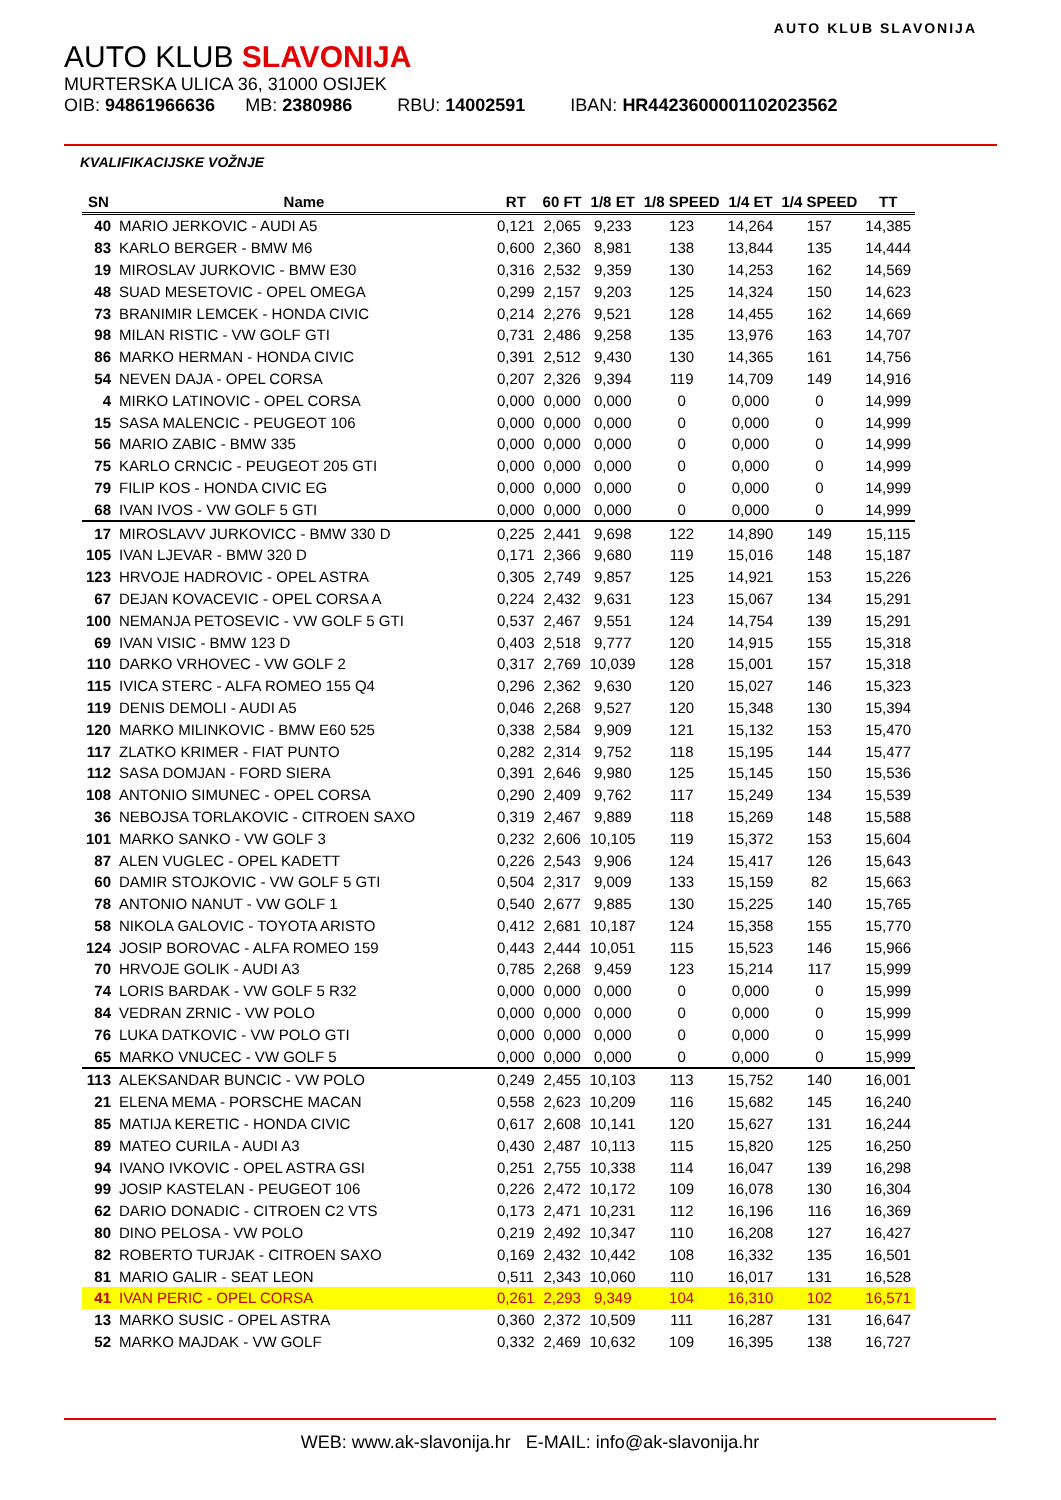AUTO KLUB SLAVONIJA
AUTO KLUB SLAVONIJA
MURTERSKA ULICA 36, 31000 OSIJEK
OIB: 94861966636 MB: 2380986 RBU: 14002591 IBAN: HR4423600001102023562
KVALIFIKACIJSKE VOŽNJE
| SN | Name | RT | 60 FT | 1/8 ET | 1/8 SPEED | 1/4 ET | 1/4 SPEED | TT |
| --- | --- | --- | --- | --- | --- | --- | --- | --- |
| 40 | MARIO JERKOVIC - AUDI A5 | 0,121 | 2,065 | 9,233 | 123 | 14,264 | 157 | 14,385 |
| 83 | KARLO BERGER - BMW M6 | 0,600 | 2,360 | 8,981 | 138 | 13,844 | 135 | 14,444 |
| 19 | MIROSLAV JURKOVIC - BMW E30 | 0,316 | 2,532 | 9,359 | 130 | 14,253 | 162 | 14,569 |
| 48 | SUAD MESETOVIC - OPEL OMEGA | 0,299 | 2,157 | 9,203 | 125 | 14,324 | 150 | 14,623 |
| 73 | BRANIMIR LEMCEK - HONDA CIVIC | 0,214 | 2,276 | 9,521 | 128 | 14,455 | 162 | 14,669 |
| 98 | MILAN RISTIC - VW GOLF GTI | 0,731 | 2,486 | 9,258 | 135 | 13,976 | 163 | 14,707 |
| 86 | MARKO HERMAN - HONDA CIVIC | 0,391 | 2,512 | 9,430 | 130 | 14,365 | 161 | 14,756 |
| 54 | NEVEN DAJA - OPEL CORSA | 0,207 | 2,326 | 9,394 | 119 | 14,709 | 149 | 14,916 |
| 4 | MIRKO LATINOVIC - OPEL CORSA | 0,000 | 0,000 | 0,000 | 0 | 0,000 | 0 | 14,999 |
| 15 | SASA MALENCIC - PEUGEOT 106 | 0,000 | 0,000 | 0,000 | 0 | 0,000 | 0 | 14,999 |
| 56 | MARIO ZABIC - BMW 335 | 0,000 | 0,000 | 0,000 | 0 | 0,000 | 0 | 14,999 |
| 75 | KARLO CRNCIC - PEUGEOT 205 GTI | 0,000 | 0,000 | 0,000 | 0 | 0,000 | 0 | 14,999 |
| 79 | FILIP KOS - HONDA CIVIC EG | 0,000 | 0,000 | 0,000 | 0 | 0,000 | 0 | 14,999 |
| 68 | IVAN IVOS - VW GOLF 5 GTI | 0,000 | 0,000 | 0,000 | 0 | 0,000 | 0 | 14,999 |
| 17 | MIROSLAVV JURKOVICC - BMW 330 D | 0,225 | 2,441 | 9,698 | 122 | 14,890 | 149 | 15,115 |
| 105 | IVAN LJEVAR - BMW 320 D | 0,171 | 2,366 | 9,680 | 119 | 15,016 | 148 | 15,187 |
| 123 | HRVOJE HADROVIC - OPEL ASTRA | 0,305 | 2,749 | 9,857 | 125 | 14,921 | 153 | 15,226 |
| 67 | DEJAN KOVACEVIC - OPEL CORSA A | 0,224 | 2,432 | 9,631 | 123 | 15,067 | 134 | 15,291 |
| 100 | NEMANJA PETOSEVIC - VW GOLF 5 GTI | 0,537 | 2,467 | 9,551 | 124 | 14,754 | 139 | 15,291 |
| 69 | IVAN VISIC - BMW 123 D | 0,403 | 2,518 | 9,777 | 120 | 14,915 | 155 | 15,318 |
| 110 | DARKO VRHOVEC - VW GOLF 2 | 0,317 | 2,769 | 10,039 | 128 | 15,001 | 157 | 15,318 |
| 115 | IVICA STERC - ALFA ROMEO 155 Q4 | 0,296 | 2,362 | 9,630 | 120 | 15,027 | 146 | 15,323 |
| 119 | DENIS DEMOLI - AUDI A5 | 0,046 | 2,268 | 9,527 | 120 | 15,348 | 130 | 15,394 |
| 120 | MARKO MILINKOVIC - BMW E60 525 | 0,338 | 2,584 | 9,909 | 121 | 15,132 | 153 | 15,470 |
| 117 | ZLATKO KRIMER - FIAT PUNTO | 0,282 | 2,314 | 9,752 | 118 | 15,195 | 144 | 15,477 |
| 112 | SASA DOMJAN - FORD SIERA | 0,391 | 2,646 | 9,980 | 125 | 15,145 | 150 | 15,536 |
| 108 | ANTONIO SIMUNEC - OPEL CORSA | 0,290 | 2,409 | 9,762 | 117 | 15,249 | 134 | 15,539 |
| 36 | NEBOJSA TORLAKOVIC - CITROEN SAXO | 0,319 | 2,467 | 9,889 | 118 | 15,269 | 148 | 15,588 |
| 101 | MARKO SANKO - VW GOLF 3 | 0,232 | 2,606 | 10,105 | 119 | 15,372 | 153 | 15,604 |
| 87 | ALEN VUGLEC - OPEL KADETT | 0,226 | 2,543 | 9,906 | 124 | 15,417 | 126 | 15,643 |
| 60 | DAMIR STOJKOVIC - VW GOLF 5 GTI | 0,504 | 2,317 | 9,009 | 133 | 15,159 | 82 | 15,663 |
| 78 | ANTONIO NANUT - VW GOLF 1 | 0,540 | 2,677 | 9,885 | 130 | 15,225 | 140 | 15,765 |
| 58 | NIKOLA GALOVIC - TOYOTA ARISTO | 0,412 | 2,681 | 10,187 | 124 | 15,358 | 155 | 15,770 |
| 124 | JOSIP BOROVAC - ALFA ROMEO 159 | 0,443 | 2,444 | 10,051 | 115 | 15,523 | 146 | 15,966 |
| 70 | HRVOJE GOLIK - AUDI A3 | 0,785 | 2,268 | 9,459 | 123 | 15,214 | 117 | 15,999 |
| 74 | LORIS BARDAK - VW GOLF 5 R32 | 0,000 | 0,000 | 0,000 | 0 | 0,000 | 0 | 15,999 |
| 84 | VEDRAN ZRNIC - VW POLO | 0,000 | 0,000 | 0,000 | 0 | 0,000 | 0 | 15,999 |
| 76 | LUKA DATKOVIC - VW POLO GTI | 0,000 | 0,000 | 0,000 | 0 | 0,000 | 0 | 15,999 |
| 65 | MARKO VNUCEC - VW GOLF 5 | 0,000 | 0,000 | 0,000 | 0 | 0,000 | 0 | 15,999 |
| 113 | ALEKSANDAR BUNCIC - VW POLO | 0,249 | 2,455 | 10,103 | 113 | 15,752 | 140 | 16,001 |
| 21 | ELENA MEMA - PORSCHE MACAN | 0,558 | 2,623 | 10,209 | 116 | 15,682 | 145 | 16,240 |
| 85 | MATIJA KERETIC - HONDA CIVIC | 0,617 | 2,608 | 10,141 | 120 | 15,627 | 131 | 16,244 |
| 89 | MATEO CURILA - AUDI A3 | 0,430 | 2,487 | 10,113 | 115 | 15,820 | 125 | 16,250 |
| 94 | IVANO IVKOVIC - OPEL ASTRA GSI | 0,251 | 2,755 | 10,338 | 114 | 16,047 | 139 | 16,298 |
| 99 | JOSIP KASTELAN - PEUGEOT 106 | 0,226 | 2,472 | 10,172 | 109 | 16,078 | 130 | 16,304 |
| 62 | DARIO DONADIC - CITROEN C2 VTS | 0,173 | 2,471 | 10,231 | 112 | 16,196 | 116 | 16,369 |
| 80 | DINO PELOSA - VW POLO | 0,219 | 2,492 | 10,347 | 110 | 16,208 | 127 | 16,427 |
| 82 | ROBERTO TURJAK - CITROEN SAXO | 0,169 | 2,432 | 10,442 | 108 | 16,332 | 135 | 16,501 |
| 81 | MARIO GALIR - SEAT LEON | 0,511 | 2,343 | 10,060 | 110 | 16,017 | 131 | 16,528 |
| 41 | IVAN PERIC - OPEL CORSA | 0,261 | 2,293 | 9,349 | 104 | 16,310 | 102 | 16,571 |
| 13 | MARKO SUSIC - OPEL ASTRA | 0,360 | 2,372 | 10,509 | 111 | 16,287 | 131 | 16,647 |
| 52 | MARKO MAJDAK - VW GOLF | 0,332 | 2,469 | 10,632 | 109 | 16,395 | 138 | 16,727 |
WEB: www.ak-slavonija.hr E-MAIL: info@ak-slavonija.hr